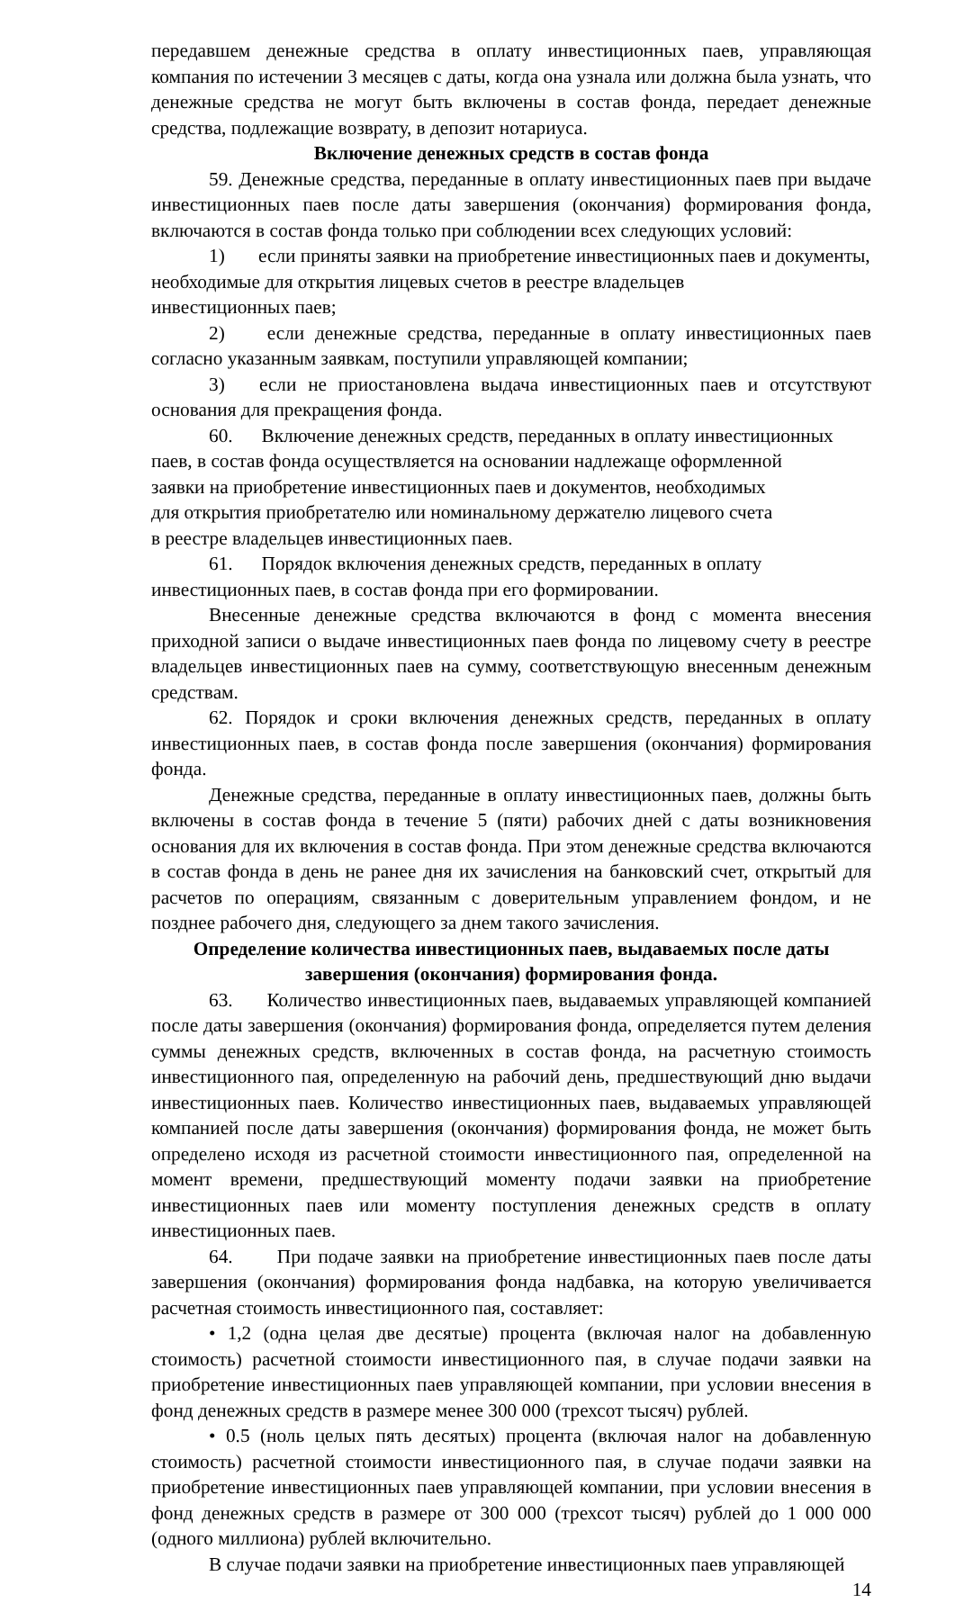передавшем денежные средства в оплату инвестиционных паев, управляющая компания по истечении 3 месяцев с даты, когда она узнала или должна была узнать, что денежные средства не могут быть включены в состав фонда, передает денежные средства, подлежащие возврату, в депозит нотариуса.
Включение денежных средств в состав фонда
59. Денежные средства, переданные в оплату инвестиционных паев при выдаче инвестиционных паев после даты завершения (окончания) формирования фонда, включаются в состав фонда только при соблюдении всех следующих условий:
1) если приняты заявки на приобретение инвестиционных паев и документы,
необходимые для открытия лицевых счетов в реестре владельцев
инвестиционных паев;
2) если денежные средства, переданные в оплату инвестиционных паев согласно указанным заявкам, поступили управляющей компании;
3) если не приостановлена выдача инвестиционных паев и отсутствуют основания для прекращения фонда.
60. Включение денежных средств, переданных в оплату инвестиционных
паев, в состав фонда осуществляется на основании надлежаще оформленной
заявки на приобретение инвестиционных паев и документов, необходимых
для открытия приобретателю или номинальному держателю лицевого счета
в реестре владельцев инвестиционных паев.
61. Порядок включения денежных средств, переданных в оплату
инвестиционных паев, в состав фонда при его формировании.
Внесенные денежные средства включаются в фонд с момента внесения приходной записи о выдаче инвестиционных паев фонда по лицевому счету в реестре владельцев инвестиционных паев на сумму, соответствующую внесенным денежным средствам.
62. Порядок и сроки включения денежных средств, переданных в оплату инвестиционных паев, в состав фонда после завершения (окончания) формирования фонда.
Денежные средства, переданные в оплату инвестиционных паев, должны быть включены в состав фонда в течение 5 (пяти) рабочих дней с даты возникновения основания для их включения в состав фонда. При этом денежные средства включаются в состав фонда в день не ранее дня их зачисления на банковский счет, открытый для расчетов по операциям, связанным с доверительным управлением фондом, и не позднее рабочего дня, следующего за днем такого зачисления.
Определение количества инвестиционных паев, выдаваемых после даты завершения (окончания) формирования фонда.
63. Количество инвестиционных паев, выдаваемых управляющей компанией после даты завершения (окончания) формирования фонда, определяется путем деления суммы денежных средств, включенных в состав фонда, на расчетную стоимость инвестиционного пая, определенную на рабочий день, предшествующий дню выдачи инвестиционных паев. Количество инвестиционных паев, выдаваемых управляющей компанией после даты завершения (окончания) формирования фонда, не может быть определено исходя из расчетной стоимости инвестиционного пая, определенной на момент времени, предшествующий моменту подачи заявки на приобретение инвестиционных паев или моменту поступления денежных средств в оплату инвестиционных паев.
64. При подаче заявки на приобретение инвестиционных паев после даты завершения (окончания) формирования фонда надбавка, на которую увеличивается расчетная стоимость инвестиционного пая, составляет:
• 1,2 (одна целая две десятые) процента (включая налог на добавленную стоимость) расчетной стоимости инвестиционного пая, в случае подачи заявки на приобретение инвестиционных паев управляющей компании, при условии внесения в фонд денежных средств в размере менее 300 000 (трехсот тысяч) рублей.
• 0.5 (ноль целых пять десятых) процента (включая налог на добавленную стоимость) расчетной стоимости инвестиционного пая, в случае подачи заявки на приобретение инвестиционных паев управляющей компании, при условии внесения в фонд денежных средств в размере от 300 000 (трехсот тысяч) рублей до 1 000 000 (одного миллиона) рублей включительно.
В случае подачи заявки на приобретение инвестиционных паев управляющей
14